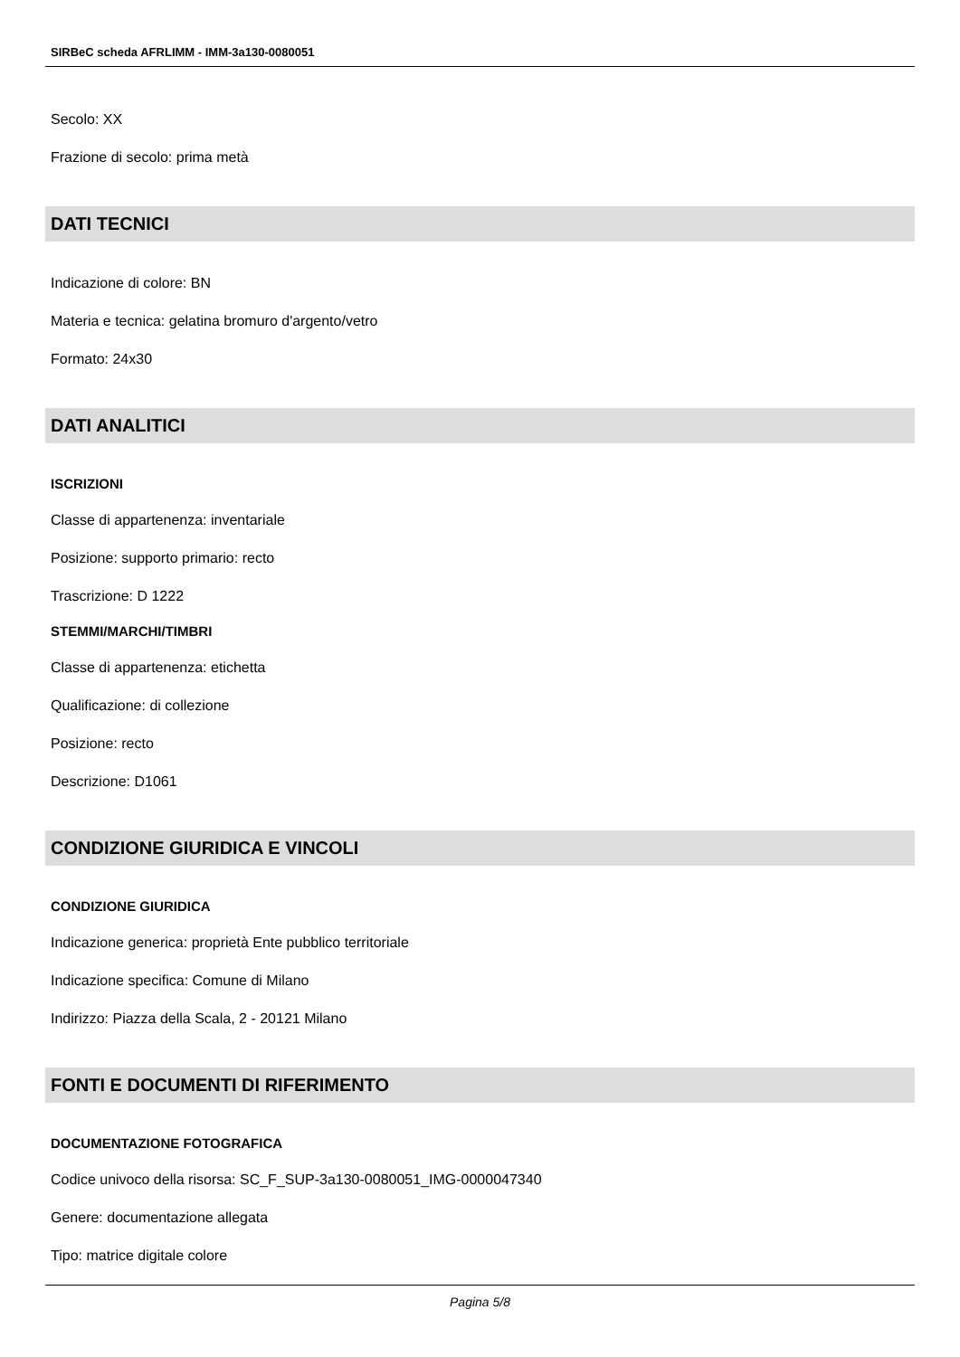SIRBeC scheda AFRLIMM - IMM-3a130-0080051
Secolo: XX
Frazione di secolo: prima metà
DATI TECNICI
Indicazione di colore: BN
Materia e tecnica: gelatina bromuro d'argento/vetro
Formato: 24x30
DATI ANALITICI
ISCRIZIONI
Classe di appartenenza: inventariale
Posizione: supporto primario: recto
Trascrizione: D 1222
STEMMI/MARCHI/TIMBRI
Classe di appartenenza: etichetta
Qualificazione: di collezione
Posizione: recto
Descrizione: D1061
CONDIZIONE GIURIDICA E VINCOLI
CONDIZIONE GIURIDICA
Indicazione generica: proprietà Ente pubblico territoriale
Indicazione specifica: Comune di Milano
Indirizzo: Piazza della Scala, 2 - 20121 Milano
FONTI E DOCUMENTI DI RIFERIMENTO
DOCUMENTAZIONE FOTOGRAFICA
Codice univoco della risorsa: SC_F_SUP-3a130-0080051_IMG-0000047340
Genere: documentazione allegata
Tipo: matrice digitale colore
Pagina 5/8